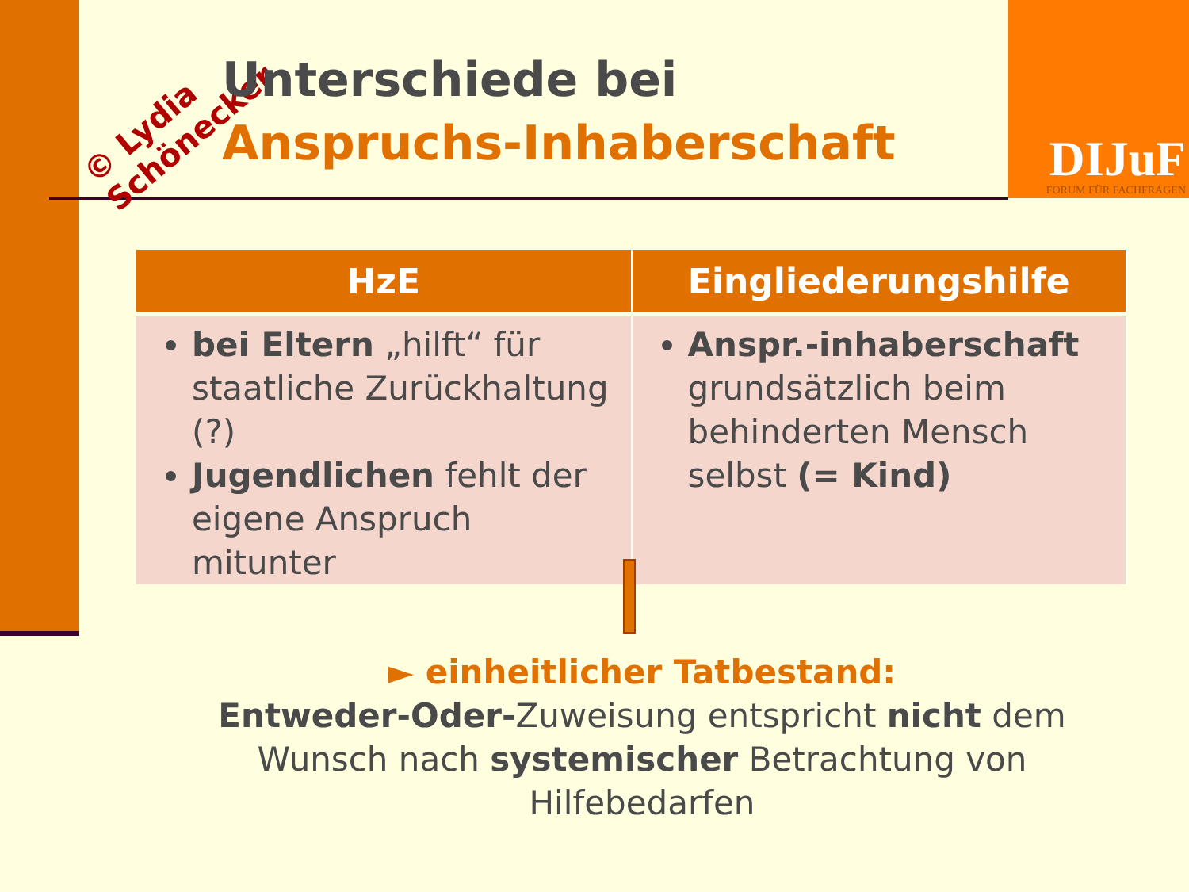© Lydia
Schönecker
Unterschiede bei
Anspruchs-Inhaberschaft
DIJuF
FORUM FÜR FACHFRAGEN
| HzE | Eingliederungshilfe |
| --- | --- |
| bei Eltern „hilft“ für staatliche Zurückhaltung (?) Jugendlichen fehlt der eigene Anspruch mitunter | Anspr.-inhaberschaft grundsätzlich beim behinderten Mensch selbst (= Kind) |
► einheitlicher Tatbestand:
Entweder-Oder-Zuweisung entspricht nicht dem Wunsch nach systemischer Betrachtung von Hilfebedarfen